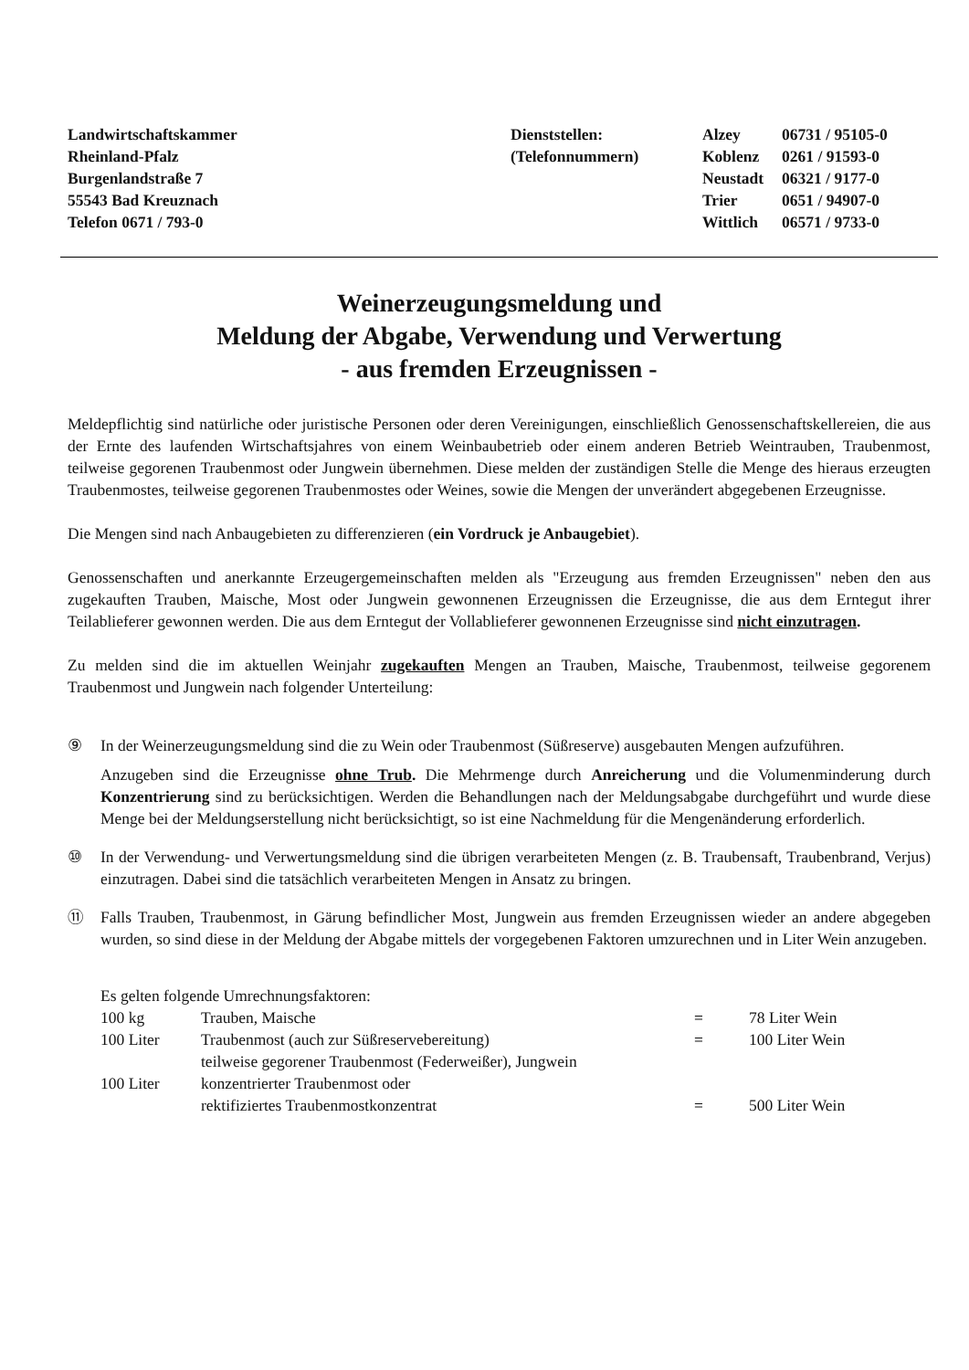Landwirtschaftskammer
Rheinland-Pfalz
Burgenlandstraße 7
55543 Bad Kreuznach
Telefon 0671 / 793-0
Dienststellen:
(Telefonnummern)
| Alzey | 06731 / 95105-0 |
| Koblenz | 0261 / 91593-0 |
| Neustadt | 06321 / 9177-0 |
| Trier | 0651 / 94907-0 |
| Wittlich | 06571 / 9733-0 |
Weinerzeugungsmeldung und
Meldung der Abgabe, Verwendung und Verwertung
- aus fremden Erzeugnissen -
Meldepflichtig sind natürliche oder juristische Personen oder deren Vereinigungen, einschließlich Genossenschaftskellereien, die aus der Ernte des laufenden Wirtschaftsjahres von einem Weinbaubetrieb oder einem anderen Betrieb Weintrauben, Traubenmost, teilweise gegorenen Traubenmost oder Jungwein übernehmen. Diese melden der zuständigen Stelle die Menge des hieraus erzeugten Traubenmostes, teilweise gegorenen Traubenmostes oder Weines, sowie die Mengen der unverändert abgegebenen Erzeugnisse.
Die Mengen sind nach Anbaugebieten zu differenzieren (ein Vordruck je Anbaugebiet).
Genossenschaften und anerkannte Erzeugergemeinschaften melden als "Erzeugung aus fremden Erzeugnissen" neben den aus zugekauften Trauben, Maische, Most oder Jungwein gewonnenen Erzeugnissen die Erzeugnisse, die aus dem Erntegut ihrer Teilablieferer gewonnen werden. Die aus dem Erntegut der Vollablieferer gewonnenen Erzeugnisse sind nicht einzutragen.
Zu melden sind die im aktuellen Weinjahr zugekauften Mengen an Trauben, Maische, Traubenmost, teilweise gegorenem Traubenmost und Jungwein nach folgender Unterteilung:
⑨ In der Weinerzeugungsmeldung sind die zu Wein oder Traubenmost (Süßreserve) ausgebauten Mengen aufzuführen.
Anzugeben sind die Erzeugnisse ohne Trub. Die Mehrmenge durch Anreicherung und die Volumenminderung durch Konzentrierung sind zu berücksichtigen. Werden die Behandlungen nach der Meldungsabgabe durchgeführt und wurde diese Menge bei der Meldungserstellung nicht berücksichtigt, so ist eine Nachmeldung für die Mengenänderung erforderlich.
⑩ In der Verwendung- und Verwertungsmeldung sind die übrigen verarbeiteten Mengen (z. B. Traubensaft, Traubenbrand, Verjus) einzutragen. Dabei sind die tatsächlich verarbeiteten Mengen in Ansatz zu bringen.
⑪ Falls Trauben, Traubenmost, in Gärung befindlicher Most, Jungwein aus fremden Erzeugnissen wieder an andere abgegeben wurden, so sind diese in der Meldung der Abgabe mittels der vorgegebenen Faktoren umzurechnen und in Liter Wein anzugeben.
Es gelten folgende Umrechnungsfaktoren:
| 100 kg | Trauben, Maische | = | 78 Liter Wein |
| 100 Liter | Traubenmost (auch zur Süßreservebereitung) teilweise gegorener Traubenmost (Federweißer), Jungwein | = | 100 Liter Wein |
| 100 Liter | konzentrierter Traubenmost oder rektifiziertes Traubenmostkonzentrat | = | 500 Liter Wein |